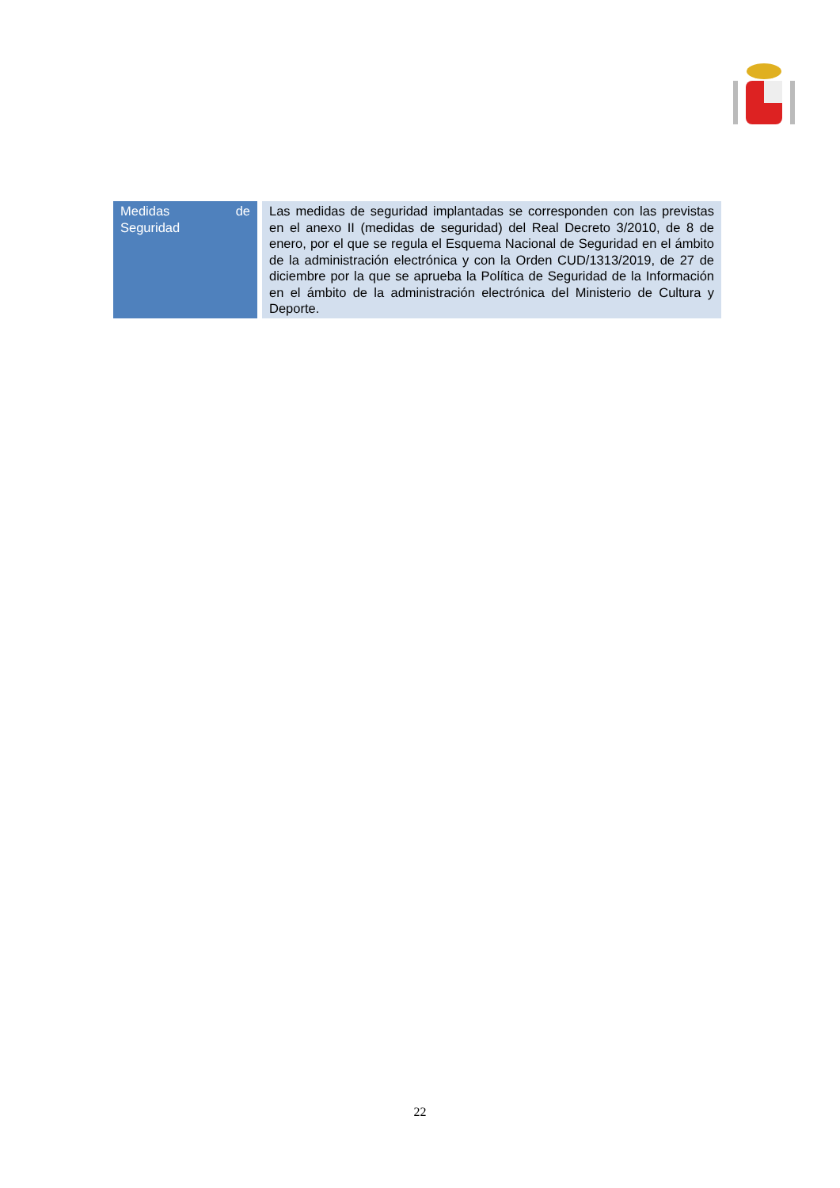| Medidas de Seguridad | Las medidas de seguridad implantadas se corresponden con las previstas en el anexo II (medidas de seguridad) del Real Decreto 3/2010, de 8 de enero, por el que se regula el Esquema Nacional de Seguridad en el ámbito de la administración electrónica y con la Orden CUD/1313/2019, de 27 de diciembre por la que se aprueba la Política de Seguridad de la Información en el ámbito de la administración electrónica del Ministerio de Cultura y Deporte. |
22